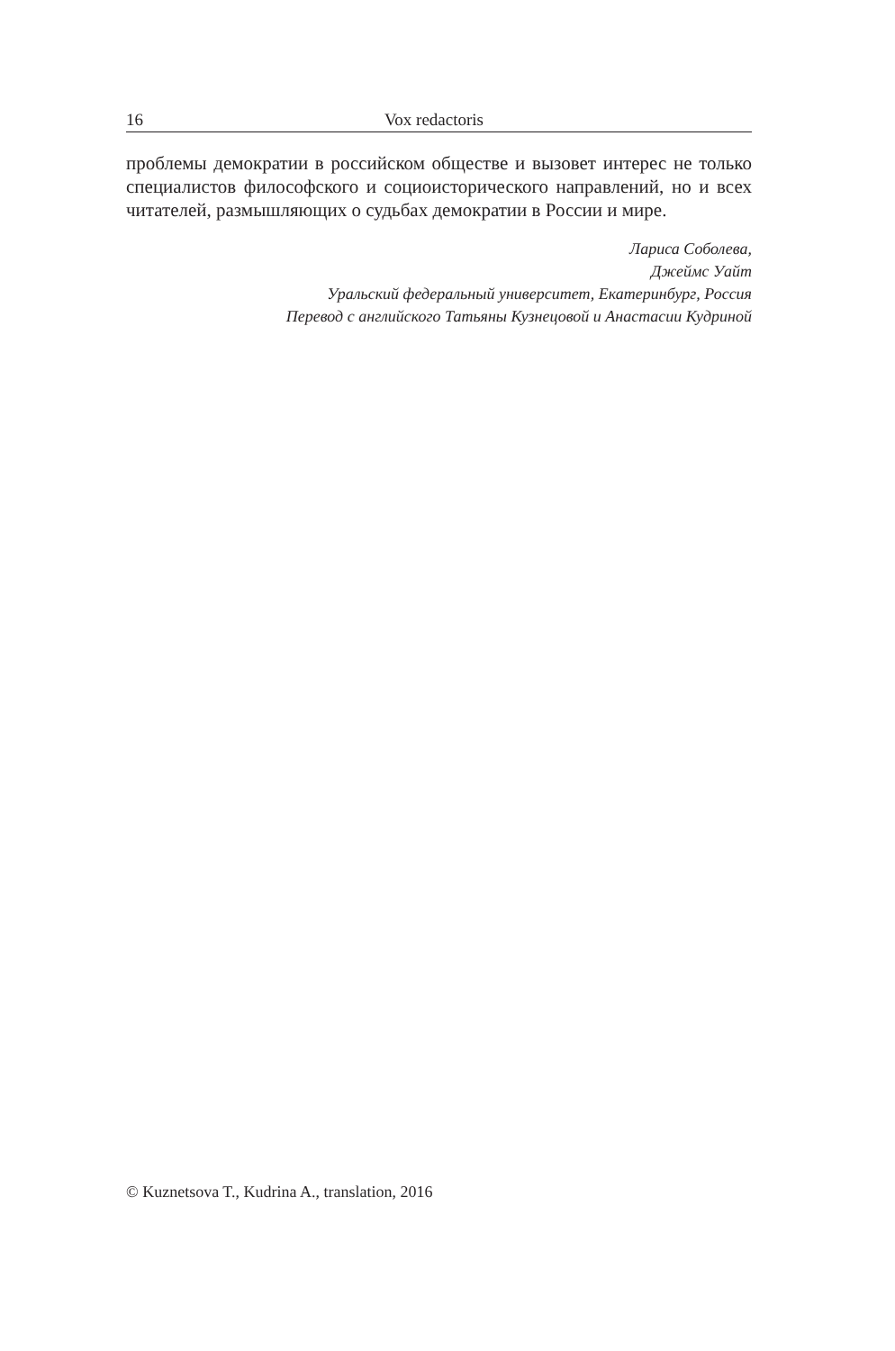16 Vox redactoris
проблемы демократии в российском обществе и вызовет интерес не только специалистов философского и социоисторического направлений, но и всех читателей, размышляющих о судьбах демократии в России и мире.
Лариса Соболева,
Джеймс Уайт
Уральский федеральный университет, Екатеринбург, Россия
Перевод с английского Татьяны Кузнецовой и Анастасии Кудриной
© Kuznetsova T., Kudrina A., translation, 2016